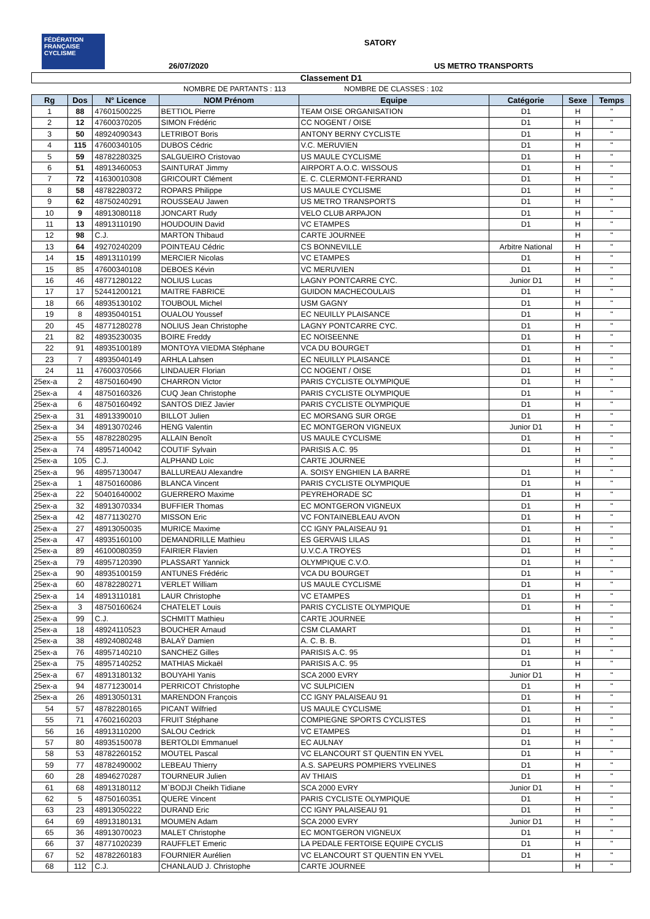FÉDÉRATION FRANÇAISE CYCLISME
SATORY
26/07/2020 US METRO TRANSPORTS
Classement D1
NOMBRE DE PARTANTS : 113 NOMBRE DE CLASSES : 102
| Rg | Dos | N° Licence | NOM Prénom | Equipe | Catégorie | Sexe | Temps |
| --- | --- | --- | --- | --- | --- | --- | --- |
| 1 | 88 | 47601500225 | BETTIOL Pierre | TEAM OISE ORGANISATION | D1 | H | " |
| 2 | 12 | 47600370205 | SIMON Frédéric | CC NOGENT / OISE | D1 | H | " |
| 3 | 50 | 48924090343 | LETRIBOT Boris | ANTONY BERNY CYCLISTE | D1 | H | " |
| 4 | 115 | 47600340105 | DUBOS Cédric | V.C. MERUVIEN | D1 | H | " |
| 5 | 59 | 48782280325 | SALGUEIRO Cristovao | US MAULE CYCLISME | D1 | H | " |
| 6 | 51 | 48913460053 | SAINTURAT Jimmy | AIRPORT A.O.C. WISSOUS | D1 | H | " |
| 7 | 72 | 41630010308 | GRICOURT Clément | E. C. CLERMONT-FERRAND | D1 | H | " |
| 8 | 58 | 48782280372 | ROPARS Philippe | US MAULE CYCLISME | D1 | H | " |
| 9 | 62 | 48750240291 | ROUSSEAU Jawen | US METRO TRANSPORTS | D1 | H | " |
| 10 | 9 | 48913080118 | JONCART Rudy | VELO CLUB ARPAJON | D1 | H | " |
| 11 | 13 | 48913110190 | HOUDOUIN David | VC ETAMPES | D1 | H | " |
| 12 | 98 | C.J. | MARTON Thibaud | CARTE JOURNEE | | H | " |
| 13 | 64 | 49270240209 | POINTEAU Cédric | CS BONNEVILLE | Arbitre National | H | " |
| 14 | 15 | 48913110199 | MERCIER Nicolas | VC ETAMPES | D1 | H | " |
| 15 | 85 | 47600340108 | DEBOES Kévin | VC MERUVIEN | D1 | H | " |
| 16 | 46 | 48771280122 | NOLIUS Lucas | LAGNY PONTCARRE CYC. | Junior D1 | H | " |
| 17 | 17 | 52441200121 | MAITRE FABRICE | GUIDON MACHECOULAIS | D1 | H | " |
| 18 | 66 | 48935130102 | TOUBOUL Michel | USM GAGNY | D1 | H | " |
| 19 | 8 | 48935040151 | OUALOU Youssef | EC NEUILLY PLAISANCE | D1 | H | " |
| 20 | 45 | 48771280278 | NOLIUS Jean Christophe | LAGNY PONTCARRE CYC. | D1 | H | " |
| 21 | 82 | 48935230035 | BOIRE Freddy | EC NOISEENNE | D1 | H | " |
| 22 | 91 | 48935100189 | MONTOYA VIEDMA Stéphane | VCA DU BOURGET | D1 | H | " |
| 23 | 7 | 48935040149 | ARHLA Lahsen | EC NEUILLY PLAISANCE | D1 | H | " |
| 24 | 11 | 47600370566 | LINDAUER Florian | CC NOGENT / OISE | D1 | H | " |
| 25ex-a | 2 | 48750160490 | CHARRON Victor | PARIS CYCLISTE OLYMPIQUE | D1 | H | " |
| 25ex-a | 4 | 48750160326 | CUQ Jean Christophe | PARIS CYCLISTE OLYMPIQUE | D1 | H | " |
| 25ex-a | 6 | 48750160492 | SANTOS DIEZ Javier | PARIS CYCLISTE OLYMPIQUE | D1 | H | " |
| 25ex-a | 31 | 48913390010 | BILLOT Julien | EC MORSANG SUR ORGE | D1 | H | " |
| 25ex-a | 34 | 48913070246 | HENG Valentin | EC MONTGERON VIGNEUX | Junior D1 | H | " |
| 25ex-a | 55 | 48782280295 | ALLAIN Benoît | US MAULE CYCLISME | D1 | H | " |
| 25ex-a | 74 | 48957140042 | COUTIF Sylvain | PARISIS A.C. 95 | D1 | H | " |
| 25ex-a | 105 | C.J. | ALPHAND Loïc | CARTE JOURNEE | | H | " |
| 25ex-a | 96 | 48957130047 | BALLUREAU Alexandre | A. SOISY ENGHIEN LA BARRE | D1 | H | " |
| 25ex-a | 1 | 48750160086 | BLANCA Vincent | PARIS CYCLISTE OLYMPIQUE | D1 | H | " |
| 25ex-a | 22 | 50401640002 | GUERRERO Maxime | PEYREHORADE SC | D1 | H | " |
| 25ex-a | 32 | 48913070334 | BUFFIER Thomas | EC MONTGERON VIGNEUX | D1 | H | " |
| 25ex-a | 42 | 48771130270 | MISSON Eric | VC FONTAINEBLEAU AVON | D1 | H | " |
| 25ex-a | 27 | 48913050035 | MURICE Maxime | CC IGNY PALAISEAU 91 | D1 | H | " |
| 25ex-a | 47 | 48935160100 | DEMANDRILLE Mathieu | ES GERVAIS LILAS | D1 | H | " |
| 25ex-a | 89 | 46100080359 | FAIRIER Flavien | U.V.C.A TROYES | D1 | H | " |
| 25ex-a | 79 | 48957120390 | PLASSART Yannick | OLYMPIQUE C.V.O. | D1 | H | " |
| 25ex-a | 90 | 48935100159 | ANTUNES Frédéric | VCA DU BOURGET | D1 | H | " |
| 25ex-a | 60 | 48782280271 | VERLET William | US MAULE CYCLISME | D1 | H | " |
| 25ex-a | 14 | 48913110181 | LAUR Christophe | VC ETAMPES | D1 | H | " |
| 25ex-a | 3 | 48750160624 | CHATELET Louis | PARIS CYCLISTE OLYMPIQUE | D1 | H | " |
| 25ex-a | 99 | C.J. | SCHMITT Mathieu | CARTE JOURNEE | | H | " |
| 25ex-a | 18 | 48924110523 | BOUCHER Arnaud | CSM CLAMART | D1 | H | " |
| 25ex-a | 38 | 48924080248 | BALAŸ Damien | A. C. B. B. | D1 | H | " |
| 25ex-a | 76 | 48957140210 | SANCHEZ Gilles | PARISIS A.C. 95 | D1 | H | " |
| 25ex-a | 75 | 48957140252 | MATHIAS Mickaël | PARISIS A.C. 95 | D1 | H | " |
| 25ex-a | 67 | 48913180132 | BOUYAHI Yanis | SCA 2000 EVRY | Junior D1 | H | " |
| 25ex-a | 94 | 48771230014 | PERRICOT Christophe | VC SULPICIEN | D1 | H | " |
| 25ex-a | 26 | 48913050131 | MARENDON François | CC IGNY PALAISEAU 91 | D1 | H | " |
| 54 | 57 | 48782280165 | PICANT Wilfried | US MAULE CYCLISME | D1 | H | " |
| 55 | 71 | 47602160203 | FRUIT Stéphane | COMPIEGNE SPORTS CYCLISTES | D1 | H | " |
| 56 | 16 | 48913110200 | SALOU Cedrick | VC ETAMPES | D1 | H | " |
| 57 | 80 | 48935150078 | BERTOLDI Emmanuel | EC AULNAY | D1 | H | " |
| 58 | 53 | 48782260152 | MOUTEL Pascal | VC ELANCOURT ST QUENTIN EN YVEL | D1 | H | " |
| 59 | 77 | 48782490002 | LEBEAU Thierry | A.S. SAPEURS POMPIERS YVELINES | D1 | H | " |
| 60 | 28 | 48946270287 | TOURNEUR Julien | AV THIAIS | D1 | H | " |
| 61 | 68 | 48913180112 | M`BODJI Cheikh Tidiane | SCA 2000 EVRY | Junior D1 | H | " |
| 62 | 5 | 48750160351 | QUERE Vincent | PARIS CYCLISTE OLYMPIQUE | D1 | H | " |
| 63 | 23 | 48913050222 | DURAND Eric | CC IGNY PALAISEAU 91 | D1 | H | " |
| 64 | 69 | 48913180131 | MOUMEN Adam | SCA 2000 EVRY | Junior D1 | H | " |
| 65 | 36 | 48913070023 | MALET Christophe | EC MONTGERON VIGNEUX | D1 | H | " |
| 66 | 37 | 48771020239 | RAUFFLET Emeric | LA PEDALE FERTOISE EQUIPE CYCLIS | D1 | H | " |
| 67 | 52 | 48782260183 | FOURNIER Aurélien | VC ELANCOURT ST QUENTIN EN YVEL | D1 | H | " |
| 68 | 112 | C.J. | CHANLAUD J. Christophe | CARTE JOURNEE | | H | " |